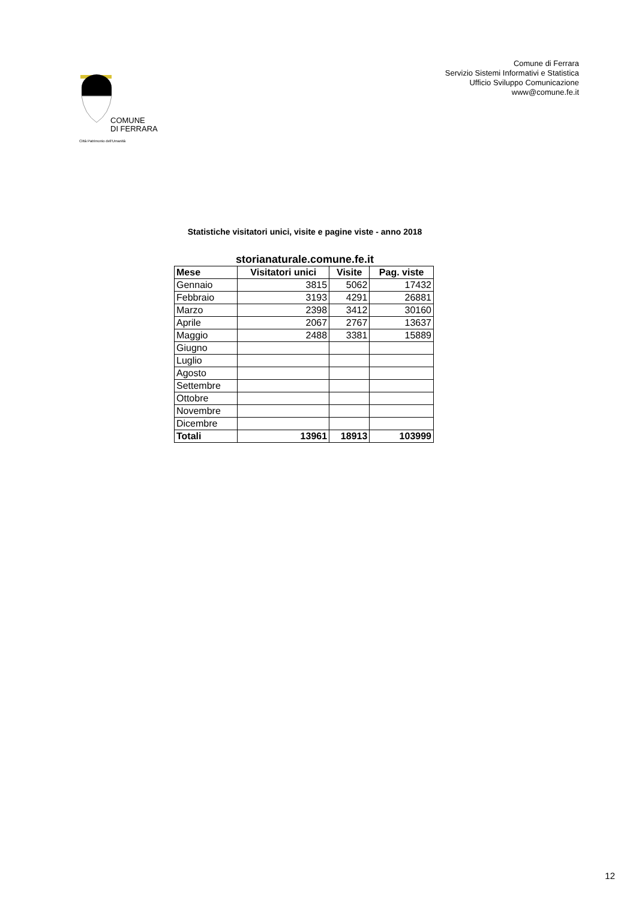COMUNE
DI FERRARA
Città Patrimonio dell'Umanità
Comune di Ferrara
Servizio Sistemi Informativi e Statistica
Ufficio Sviluppo Comunicazione
www@comune.fe.it
Statistiche visitatori unici, visite e pagine viste - anno 2018
storianaturale.comune.fe.it
| Mese | Visitatori unici | Visite | Pag. viste |
| --- | --- | --- | --- |
| Gennaio | 3815 | 5062 | 17432 |
| Febbraio | 3193 | 4291 | 26881 |
| Marzo | 2398 | 3412 | 30160 |
| Aprile | 2067 | 2767 | 13637 |
| Maggio | 2488 | 3381 | 15889 |
| Giugno | | | |
| Luglio | | | |
| Agosto | | | |
| Settembre | | | |
| Ottobre | | | |
| Novembre | | | |
| Dicembre | | | |
| Totali | 13961 | 18913 | 103999 |
12